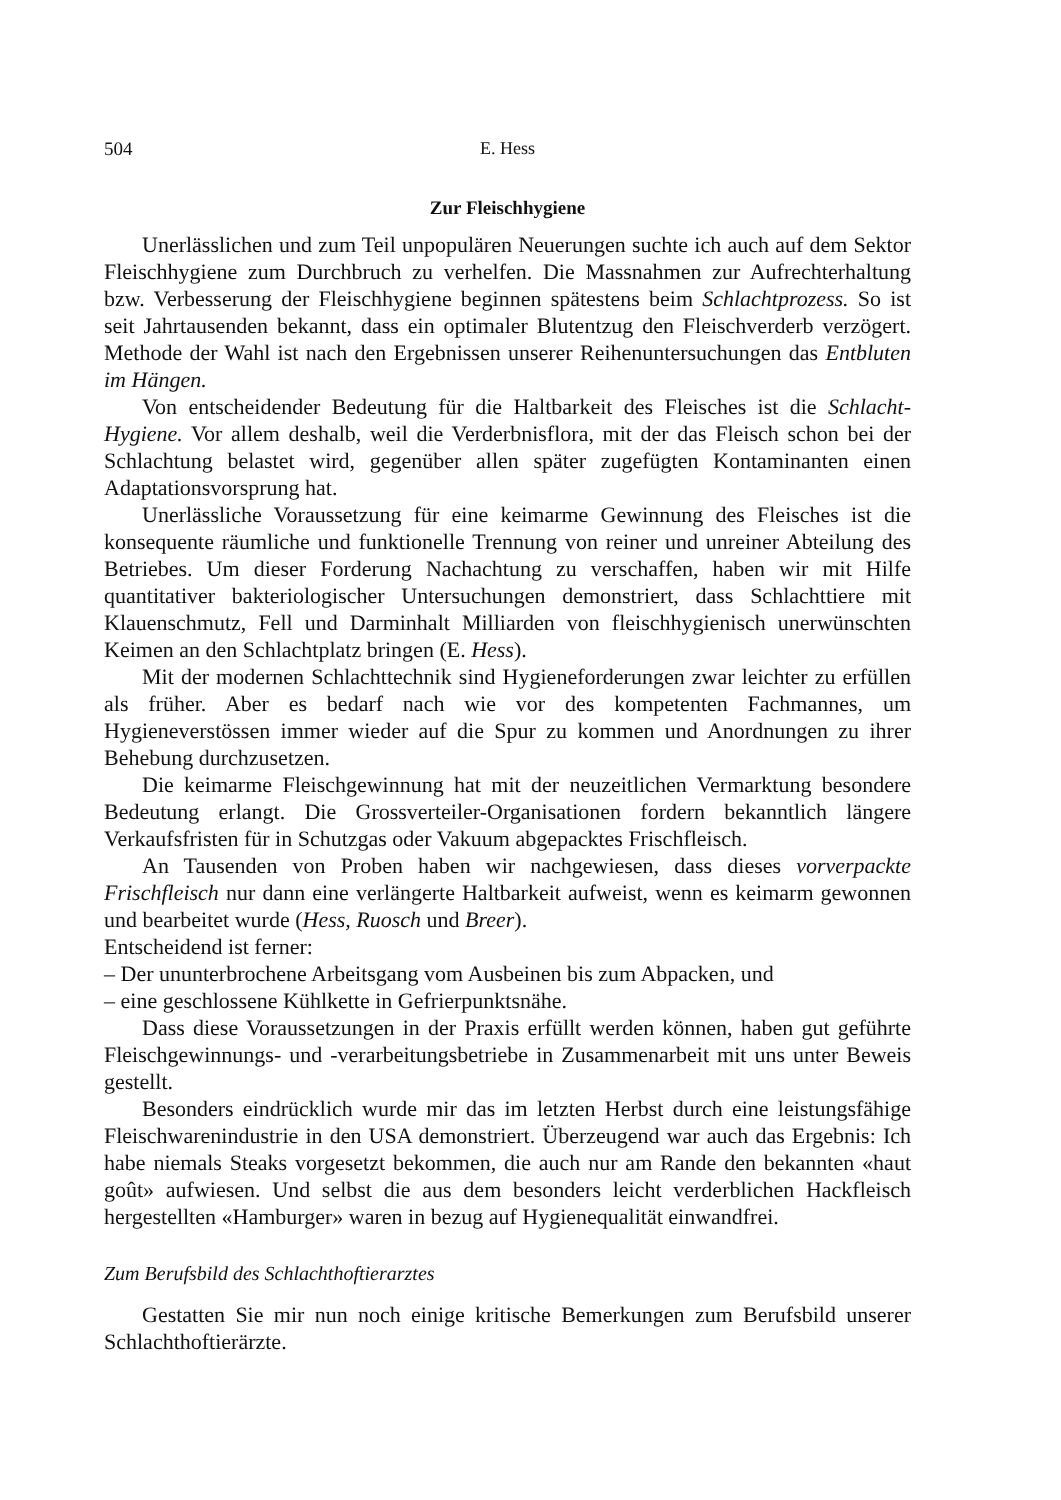504 E. Hess
Zur Fleischhygiene
Unerlässlichen und zum Teil unpopulären Neuerungen suchte ich auch auf dem Sektor Fleischhygiene zum Durchbruch zu verhelfen. Die Massnahmen zur Aufrechterhaltung bzw. Verbesserung der Fleischhygiene beginnen spätestens beim Schlachtprozess. So ist seit Jahrtausenden bekannt, dass ein optimaler Blutentzug den Fleischverderb verzögert. Methode der Wahl ist nach den Ergebnissen unserer Reihenuntersuchungen das Entbluten im Hängen.
Von entscheidender Bedeutung für die Haltbarkeit des Fleisches ist die Schlacht-Hygiene. Vor allem deshalb, weil die Verderbnisflora, mit der das Fleisch schon bei der Schlachtung belastet wird, gegenüber allen später zugefügten Kontaminanten einen Adaptationsvorsprung hat.
Unerlässliche Voraussetzung für eine keimarme Gewinnung des Fleisches ist die konsequente räumliche und funktionelle Trennung von reiner und unreiner Abteilung des Betriebes. Um dieser Forderung Nachachtung zu verschaffen, haben wir mit Hilfe quantitativer bakteriologischer Untersuchungen demonstriert, dass Schlachttiere mit Klauenschmutz, Fell und Darminhalt Milliarden von fleischhygienisch unerwünschten Keimen an den Schlachtplatz bringen (E. Hess).
Mit der modernen Schlachttechnik sind Hygieneforderungen zwar leichter zu erfüllen als früher. Aber es bedarf nach wie vor des kompetenten Fachmannes, um Hygieneverstössen immer wieder auf die Spur zu kommen und Anordnungen zu ihrer Behebung durchzusetzen.
Die keimarme Fleischgewinnung hat mit der neuzeitlichen Vermarktung besondere Bedeutung erlangt. Die Grossverteiler-Organisationen fordern bekanntlich längere Verkaufsfristen für in Schutzgas oder Vakuum abgepacktes Frischfleisch.
An Tausenden von Proben haben wir nachgewiesen, dass dieses vorverpackte Frischfleisch nur dann eine verlängerte Haltbarkeit aufweist, wenn es keimarm gewonnen und bearbeitet wurde (Hess, Ruosch und Breer).
Entscheidend ist ferner:
– Der ununterbrochene Arbeitsgang vom Ausbeinen bis zum Abpacken, und
– eine geschlossene Kühlkette in Gefrierpunktsnähe.
Dass diese Voraussetzungen in der Praxis erfüllt werden können, haben gut geführte Fleischgewinnungs- und -verarbeitungsbetriebe in Zusammenarbeit mit uns unter Beweis gestellt.
Besonders eindrücklich wurde mir das im letzten Herbst durch eine leistungsfähige Fleischwarenindustrie in den USA demonstriert. Überzeugend war auch das Ergebnis: Ich habe niemals Steaks vorgesetzt bekommen, die auch nur am Rande den bekannten «haut goût» aufwiesen. Und selbst die aus dem besonders leicht verderblichen Hackfleisch hergestellten «Hamburger» waren in bezug auf Hygienequalität einwandfrei.
Zum Berufsbild des Schlachthoftierarztes
Gestatten Sie mir nun noch einige kritische Bemerkungen zum Berufsbild unserer Schlachthoftierärzte.